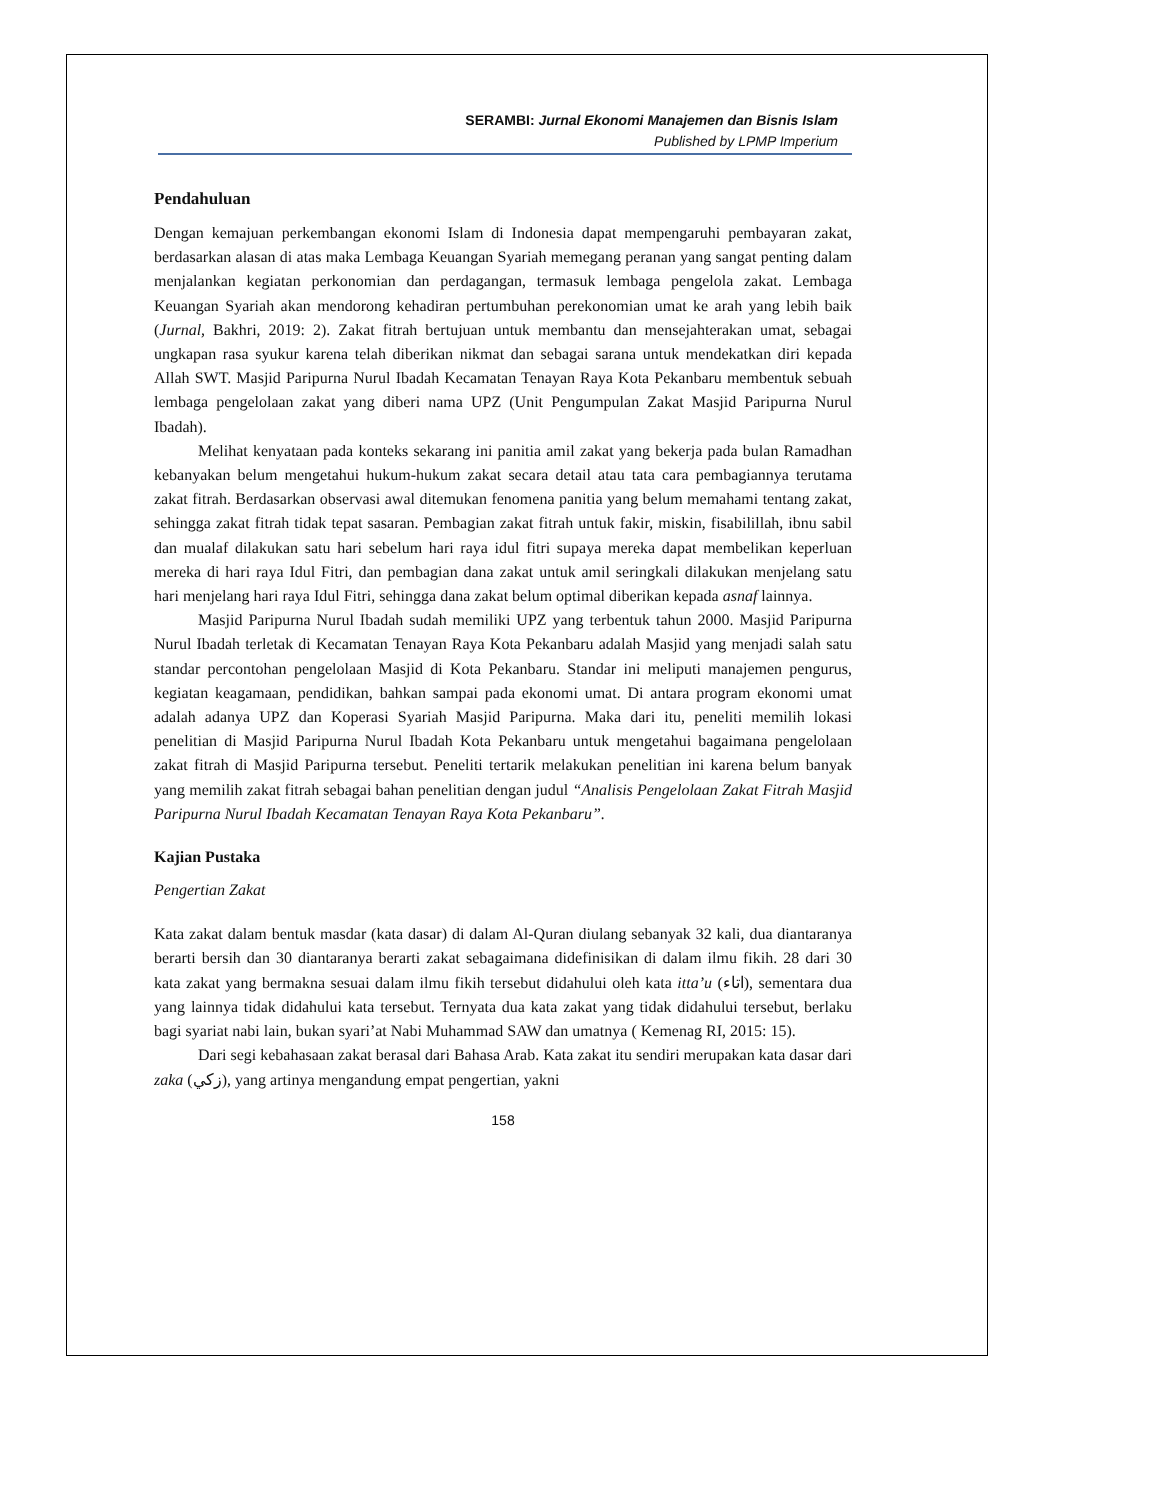SERAMBI: Jurnal Ekonomi Manajemen dan Bisnis Islam
Published by LPMP Imperium
Pendahuluan
Dengan kemajuan perkembangan ekonomi Islam di Indonesia dapat mempengaruhi pembayaran zakat, berdasarkan alasan di atas maka Lembaga Keuangan Syariah memegang peranan yang sangat penting dalam menjalankan kegiatan perkonomian dan perdagangan, termasuk lembaga pengelola zakat. Lembaga Keuangan Syariah akan mendorong kehadiran pertumbuhan perekonomian umat ke arah yang lebih baik (Jurnal, Bakhri, 2019: 2). Zakat fitrah bertujuan untuk membantu dan mensejahterakan umat, sebagai ungkapan rasa syukur karena telah diberikan nikmat dan sebagai sarana untuk mendekatkan diri kepada Allah SWT. Masjid Paripurna Nurul Ibadah Kecamatan Tenayan Raya Kota Pekanbaru membentuk sebuah lembaga pengelolaan zakat yang diberi nama UPZ (Unit Pengumpulan Zakat Masjid Paripurna Nurul Ibadah).
Melihat kenyataan pada konteks sekarang ini panitia amil zakat yang bekerja pada bulan Ramadhan kebanyakan belum mengetahui hukum-hukum zakat secara detail atau tata cara pembagiannya terutama zakat fitrah. Berdasarkan observasi awal ditemukan fenomena panitia yang belum memahami tentang zakat, sehingga zakat fitrah tidak tepat sasaran. Pembagian zakat fitrah untuk fakir, miskin, fisabilillah, ibnu sabil dan mualaf dilakukan satu hari sebelum hari raya idul fitri supaya mereka dapat membelikan keperluan mereka di hari raya Idul Fitri, dan pembagian dana zakat untuk amil seringkali dilakukan menjelang satu hari menjelang hari raya Idul Fitri, sehingga dana zakat belum optimal diberikan kepada asnaf lainnya.
Masjid Paripurna Nurul Ibadah sudah memiliki UPZ yang terbentuk tahun 2000. Masjid Paripurna Nurul Ibadah terletak di Kecamatan Tenayan Raya Kota Pekanbaru adalah Masjid yang menjadi salah satu standar percontohan pengelolaan Masjid di Kota Pekanbaru. Standar ini meliputi manajemen pengurus, kegiatan keagamaan, pendidikan, bahkan sampai pada ekonomi umat. Di antara program ekonomi umat adalah adanya UPZ dan Koperasi Syariah Masjid Paripurna. Maka dari itu, peneliti memilih lokasi penelitian di Masjid Paripurna Nurul Ibadah Kota Pekanbaru untuk mengetahui bagaimana pengelolaan zakat fitrah di Masjid Paripurna tersebut. Peneliti tertarik melakukan penelitian ini karena belum banyak yang memilih zakat fitrah sebagai bahan penelitian dengan judul “Analisis Pengelolaan Zakat Fitrah Masjid Paripurna Nurul Ibadah Kecamatan Tenayan Raya Kota Pekanbaru”.
Kajian Pustaka
Pengertian Zakat
Kata zakat dalam bentuk masdar (kata dasar) di dalam Al-Quran diulang sebanyak 32 kali, dua diantaranya berarti bersih dan 30 diantaranya berarti zakat sebagaimana didefinisikan di dalam ilmu fikih. 28 dari 30 kata zakat yang bermakna sesuai dalam ilmu fikih tersebut didahului oleh kata itta’u (اتاء), sementara dua yang lainnya tidak didahului kata tersebut. Ternyata dua kata zakat yang tidak didahului tersebut, berlaku bagi syariat nabi lain, bukan syari’at Nabi Muhammad SAW dan umatnya ( Kemenag RI, 2015: 15).
Dari segi kebahasaan zakat berasal dari Bahasa Arab. Kata zakat itu sendiri merupakan kata dasar dari zaka (زكي), yang artinya mengandung empat pengertian, yakni
158